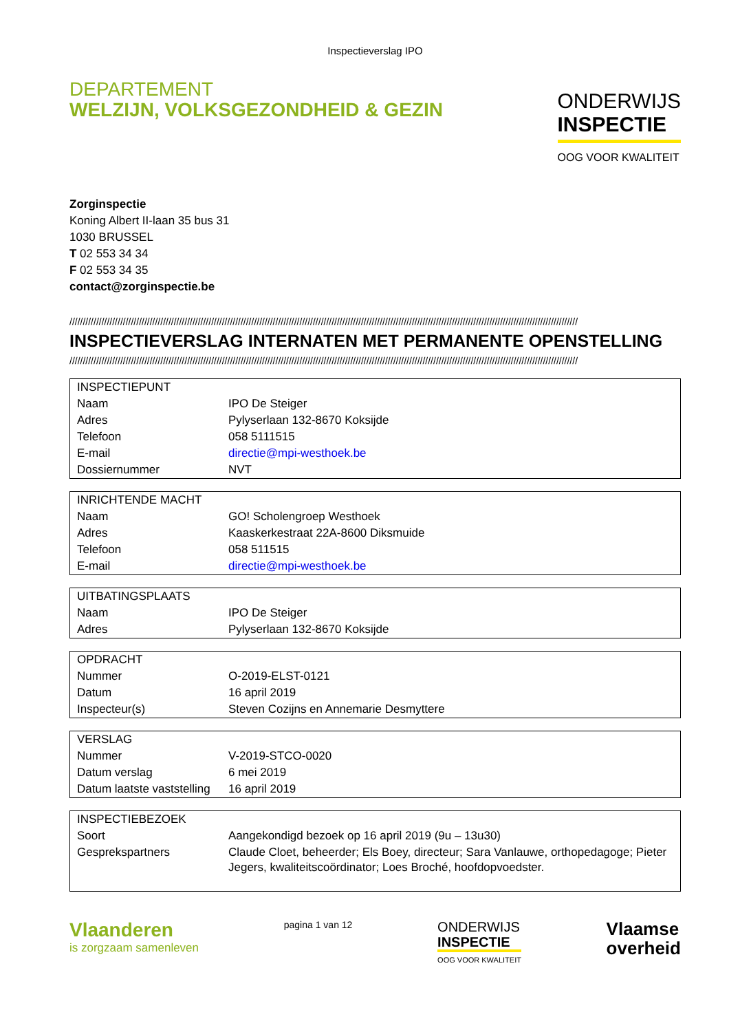Inspectieverslag IPO
DEPARTEMENT
WELZIJN, VOLKSGEZONDHEID & GEZIN
ONDERWIJS
INSPECTIE
OOG VOOR KWALITEIT
Zorginspectie
Koning Albert II-laan 35 bus 31
1030 BRUSSEL
T 02 553 34 34
F 02 553 34 35
contact@zorginspectie.be
//////////////////////////////////////////////////////////////////////////////////////////////////////////////////////////////////////////////////////////////////////////////////////////////
INSPECTIEVERSLAG INTERNATEN MET PERMANENTE OPENSTELLING
//////////////////////////////////////////////////////////////////////////////////////////////////////////////////////////////////////////////////////////////////////////////////////////////
| INSPECTIEPUNT | |
| Naam | IPO De Steiger |
| Adres | Pylyserlaan 132-8670 Koksijde |
| Telefoon | 058 5111515 |
| E-mail | directie@mpi-westhoek.be |
| Dossiernummer | NVT |
| INRICHTENDE MACHT | |
| Naam | GO! Scholengroep Westhoek |
| Adres | Kaaskerkestraat 22A-8600 Diksmuide |
| Telefoon | 058 511515 |
| E-mail | directie@mpi-westhoek.be |
| UITBATINGSPLAATS | |
| Naam | IPO De Steiger |
| Adres | Pylyserlaan 132-8670 Koksijde |
| OPDRACHT | |
| Nummer | O-2019-ELST-0121 |
| Datum | 16 april 2019 |
| Inspecteur(s) | Steven Cozijns en Annemarie Desmyttere |
| VERSLAG | |
| Nummer | V-2019-STCO-0020 |
| Datum verslag | 6 mei 2019 |
| Datum laatste vaststelling | 16 april 2019 |
| INSPECTIEBEZOEK | |
| Soort | Aangekondigd bezoek op 16 april 2019 (9u – 13u30) |
| Gesprekspartners | Claude Cloet, beheerder; Els Boey, directeur; Sara Vanlauwe, orthopedagoge; Pieter Jegers, kwaliteitscoördinator; Loes Broché, hoofdopvoedster. |
Vlaanderen
is zorgzaam samenleven
pagina 1 van 12
ONDERWIJS
INSPECTIE
OOG VOOR KWALITEIT
Vlaamse
overheid